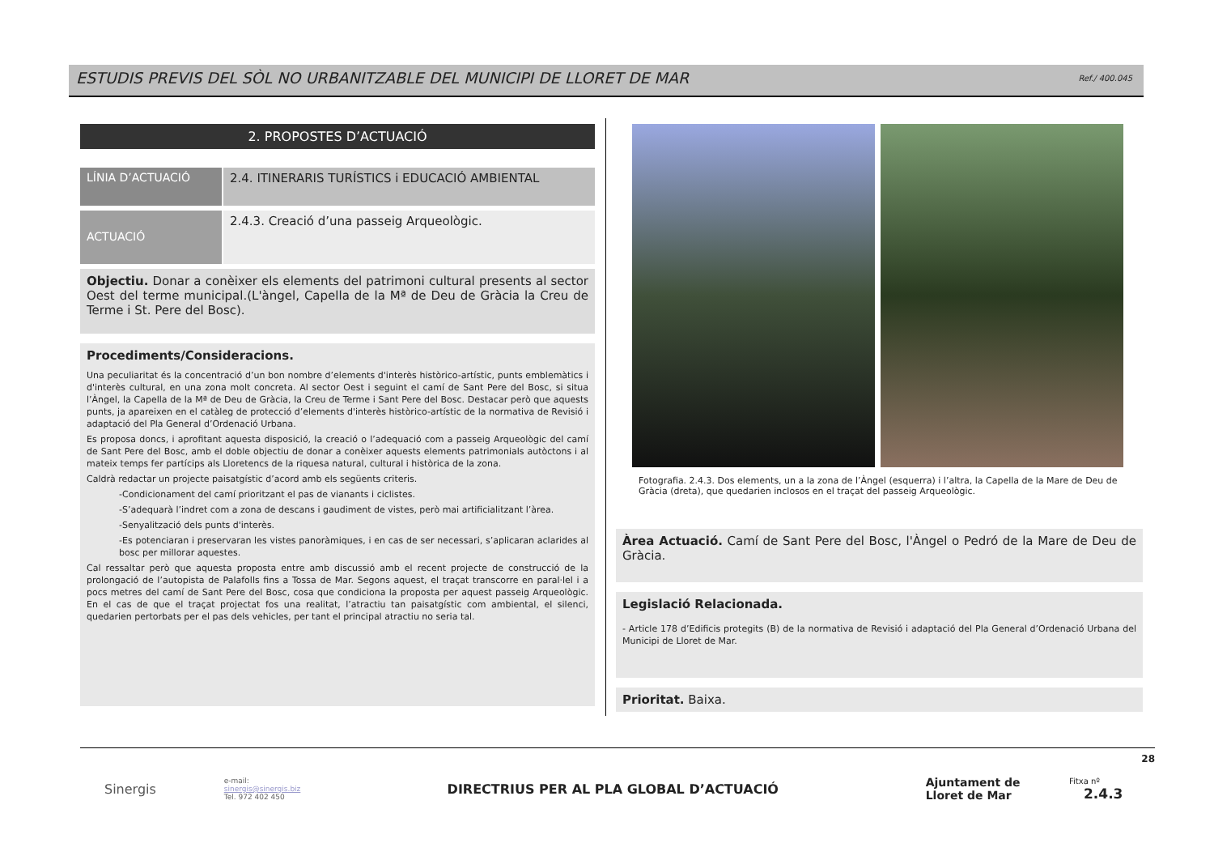ESTUDIS PREVIS DEL SÒL NO URBANITZABLE DEL MUNICIPI DE LLORET DE MAR Ref./ 400.045
2. PROPOSTES D’ACTUACIÓ
LÍNIA D’ACTUACIÓ 2.4. ITINERARIS TURÍSTICS i EDUCACIÓ AMBIENTAL
ACTUACIÓ
2.4.3. Creació d’una passeig Arqueològic.
Objectiu. Donar a conèixer els elements del patrimoni cultural presents al sector Oest del terme municipal.(L'àngel, Capella de la Mª de Deu de Gràcia la Creu de Terme i St. Pere del Bosc).
Procediments/Consideracions.
Una peculiaritat és la concentració d’un bon nombre d’elements d'interès històrico-artístic, punts emblemàtics i d'interès cultural, en una zona molt concreta. Al sector Oest i seguint el camí de Sant Pere del Bosc, si situa l’Àngel, la Capella de la Mª de Deu de Gràcia, la Creu de Terme i Sant Pere del Bosc. Destacar però que aquests punts, ja apareixen en el catàleg de protecció d’elements d'interès històrico-artístic de la normativa de Revisió i adaptació del Pla General d’Ordenació Urbana.
Es proposa doncs, i aprofitant aquesta disposició, la creació o l’adequació com a passeig Arqueològic del camí de Sant Pere del Bosc, amb el doble objectiu de donar a conèixer aquests elements patrimonials autòctons i al mateix temps fer partícips als Lloretencs de la riquesa natural, cultural i històrica de la zona.
Caldrà redactar un projecte paisatgístic d’acord amb els següents criteris.
-Condicionament del camí prioritzant el pas de vianants i ciclistes.
-S’adequarà l’indret com a zona de descans i gaudiment de vistes, però mai artificialitzant l’àrea.
-Senyalització dels punts d'interès.
-Es potenciaran i preservaran les vistes panoràmiques, i en cas de ser necessari, s’aplicaran aclarides al bosc per millorar aquestes.
Cal ressaltar però que aquesta proposta entre amb discussió amb el recent projecte de construcció de la prolongació de l’autopista de Palafolls fins a Tossa de Mar. Segons aquest, el traçat transcorre en paral·lel i a pocs metres del camí de Sant Pere del Bosc, cosa que condiciona la proposta per aquest passeig Arqueològic. En el cas de que el traçat projectat fos una realitat, l’atractiu tan paisatgístic com ambiental, el silenci, quedarien pertorbats per el pas dels vehicles, per tant el principal atractiu no seria tal.
Fotografia. 2.4.3. Dos elements, un a la zona de l’Àngel (esquerra) i l’altra, la Capella de la Mare de Deu de Gràcia (dreta), que quedarien inclosos en el traçat del passeig Arqueològic.
Àrea Actuació. Camí de Sant Pere del Bosc, l'Àngel o Pedró de la Mare de Deu de Gràcia.
Legislació Relacionada.
- Article 178 d’Edificis protegits (B) de la normativa de Revisió i adaptació del Pla General d’Ordenació Urbana del Municipi de Lloret de Mar.
Prioritat. Baixa.
Sinergis
e-mail:
sinergis@sinergis.biz
Tel. 972 402 450
DIRECTRIUS PER AL PLA GLOBAL D’ACTUACIÓ
Ajuntament de
Lloret de Mar
Fitxa nº 2.4.3
28